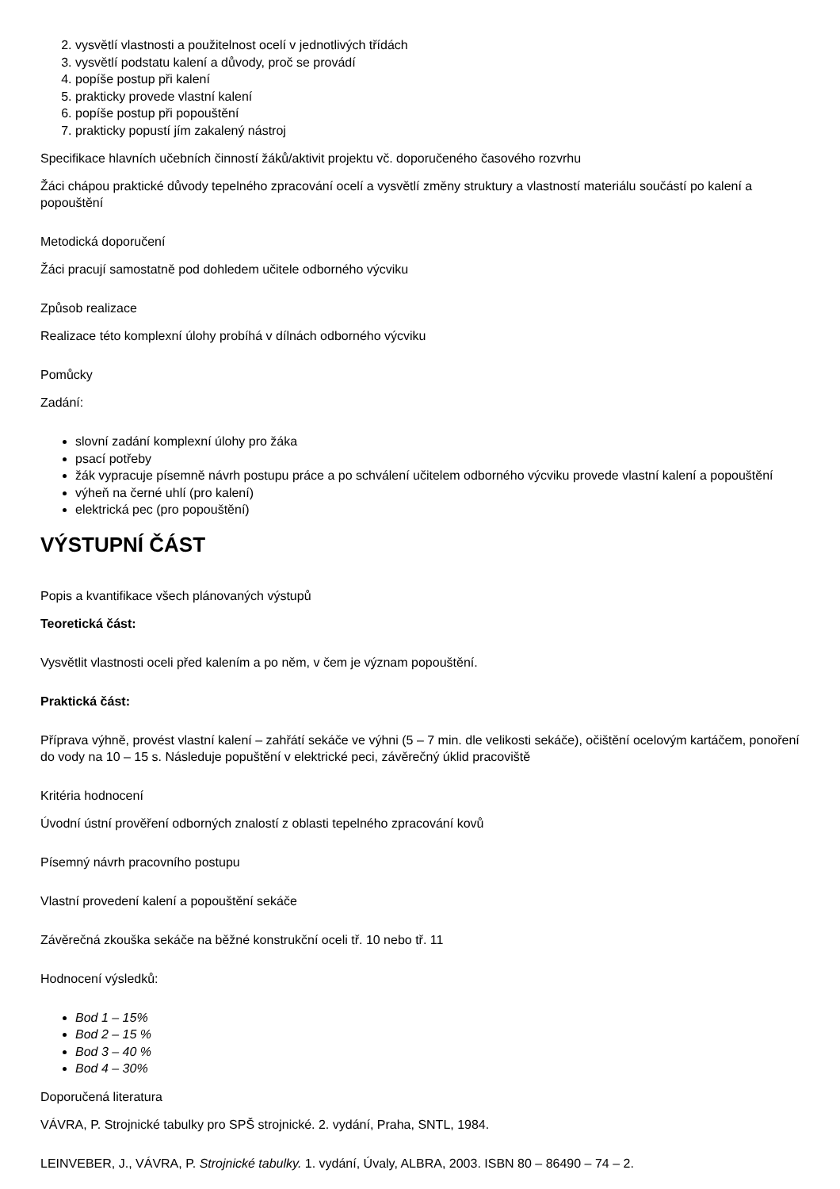2. vysvětlí vlastnosti a použitelnost ocelí v jednotlivých třídách
3. vysvětlí podstatu kalení a důvody, proč se provádí
4. popíše postup při kalení
5. prakticky provede vlastní kalení
6. popíše postup při popouštění
7. prakticky popustí jím zakalený nástroj
Specifikace hlavních učebních činností žáků/aktivit projektu vč. doporučeného časového rozvrhu
Žáci chápou praktické důvody tepelného zpracování ocelí a vysvětlí změny struktury a vlastností materiálu součástí po kalení a popouštění
Metodická doporučení
Žáci pracují samostatně pod dohledem učitele odborného výcviku
Způsob realizace
Realizace této komplexní úlohy probíhá v dílnách odborného výcviku
Pomůcky
Zadání:
slovní zadání komplexní úlohy pro žáka
psací potřeby
žák vypracuje písemně návrh postupu práce a po schválení učitelem odborného výcviku provede vlastní kalení a popouštění
výheň na černé uhlí (pro kalení)
elektrická pec (pro popouštění)
VÝSTUPNÍ ČÁST
Popis a kvantifikace všech plánovaných výstupů
Teoretická část:
Vysvětlit vlastnosti oceli před kalením a po něm, v čem je význam popouštění.
Praktická část:
Příprava výhně, provést vlastní kalení – zahřátí sekáče ve výhni (5 – 7 min. dle velikosti sekáče), očištění ocelovým kartáčem, ponoření do vody na 10 – 15 s. Následuje popuštění v elektrické peci, závěrečný úklid pracoviště
Kritéria hodnocení
Úvodní ústní prověření odborných znalostí z oblasti tepelného zpracování kovů
Písemný návrh pracovního postupu
Vlastní provedení kalení a popouštění sekáče
Závěrečná zkouška sekáče na běžné konstrukční oceli tř. 10 nebo tř. 11
Hodnocení výsledků:
Bod 1 – 15%
Bod 2 – 15 %
Bod 3 – 40 %
Bod 4 – 30%
Doporučená literatura
VÁVRA, P. Strojnické tabulky pro SPŠ strojnické. 2. vydání, Praha, SNTL, 1984.
LEINVEBER, J., VÁVRA, P. Strojnické tabulky. 1. vydání, Úvaly, ALBRA, 2003. ISBN 80 – 86490 – 74 – 2.